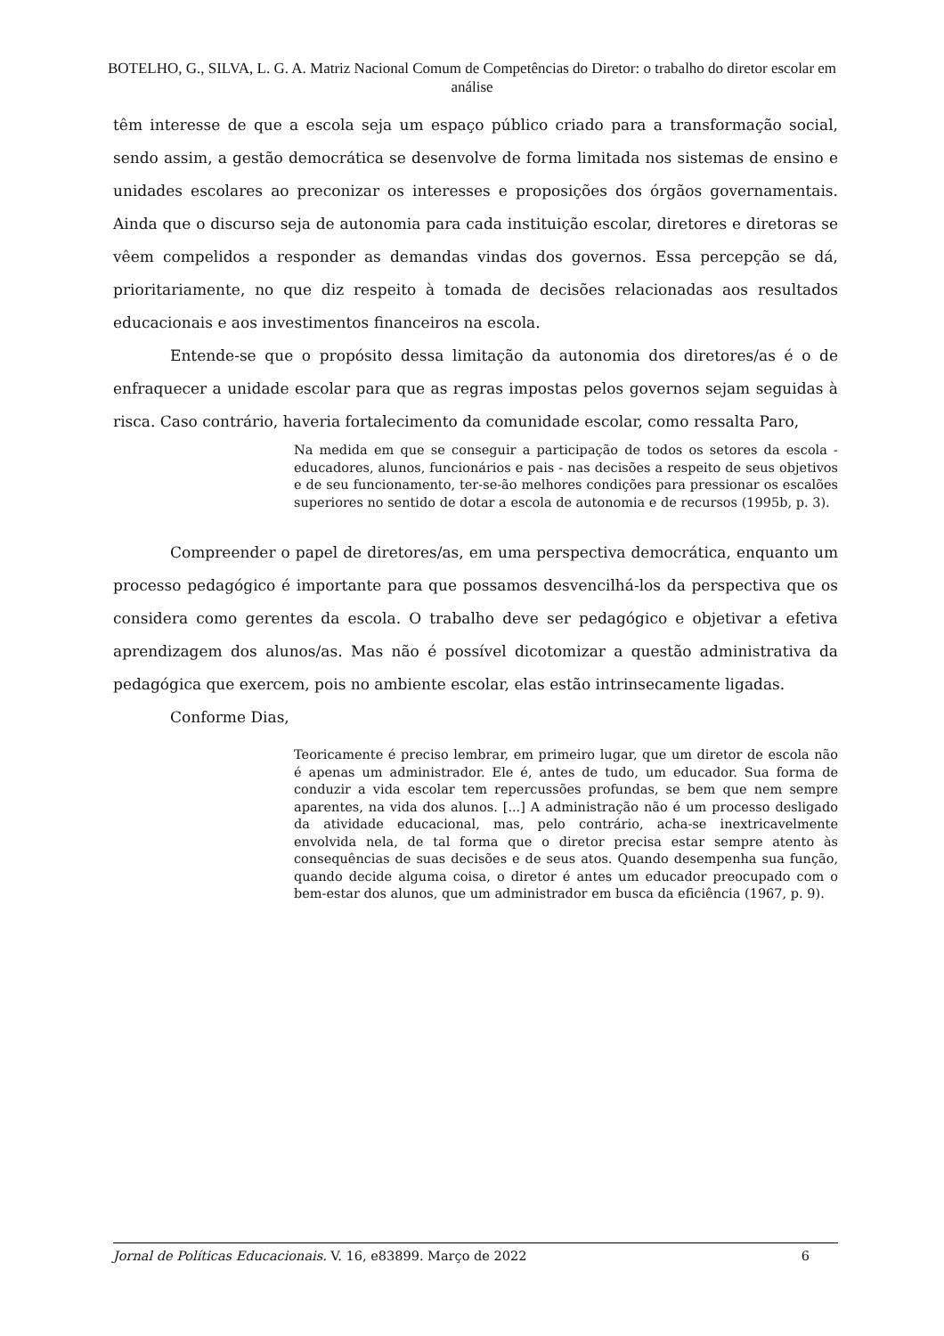BOTELHO, G., SILVA, L. G. A. Matriz Nacional Comum de Competências do Diretor: o trabalho do diretor escolar em análise
têm interesse de que a escola seja um espaço público criado para a transformação social, sendo assim, a gestão democrática se desenvolve de forma limitada nos sistemas de ensino e unidades escolares ao preconizar os interesses e proposições dos órgãos governamentais. Ainda que o discurso seja de autonomia para cada instituição escolar, diretores e diretoras se vêem compelidos a responder as demandas vindas dos governos. Essa percepção se dá, prioritariamente, no que diz respeito à tomada de decisões relacionadas aos resultados educacionais e aos investimentos financeiros na escola.
Entende-se que o propósito dessa limitação da autonomia dos diretores/as é o de enfraquecer a unidade escolar para que as regras impostas pelos governos sejam seguidas à risca. Caso contrário, haveria fortalecimento da comunidade escolar, como ressalta Paro,
Na medida em que se conseguir a participação de todos os setores da escola - educadores, alunos, funcionários e pais - nas decisões a respeito de seus objetivos e de seu funcionamento, ter-se-ão melhores condições para pressionar os escalões superiores no sentido de dotar a escola de autonomia e de recursos (1995b, p. 3).
Compreender o papel de diretores/as, em uma perspectiva democrática, enquanto um processo pedagógico é importante para que possamos desvencilhá-los da perspectiva que os considera como gerentes da escola. O trabalho deve ser pedagógico e objetivar a efetiva aprendizagem dos alunos/as. Mas não é possível dicotomizar a questão administrativa da pedagógica que exercem, pois no ambiente escolar, elas estão intrinsecamente ligadas.
Conforme Dias,
Teoricamente é preciso lembrar, em primeiro lugar, que um diretor de escola não é apenas um administrador. Ele é, antes de tudo, um educador. Sua forma de conduzir a vida escolar tem repercussões profundas, se bem que nem sempre aparentes, na vida dos alunos. [...] A administração não é um processo desligado da atividade educacional, mas, pelo contrário, acha-se inextricavelmente envolvida nela, de tal forma que o diretor precisa estar sempre atento às consequências de suas decisões e de seus atos. Quando desempenha sua função, quando decide alguma coisa, o diretor é antes um educador preocupado com o bem-estar dos alunos, que um administrador em busca da eficiência (1967, p. 9).
Jornal de Políticas Educacionais. V. 16, e83899. Março de 2022 6